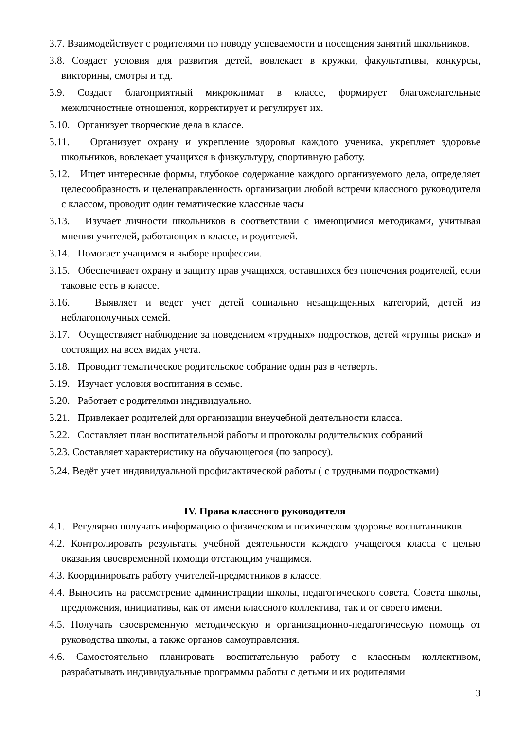3.7. Взаимодействует с родителями по поводу успеваемости и посещения занятий школьников.
3.8. Создает условия для развития детей, вовлекает в кружки, факультативы, конкурсы, викторины, смотры и т.д.
3.9. Создает благоприятный микроклимат в классе, формирует благожелательные межличностные отношения, корректирует и регулирует их.
3.10. Организует творческие дела в классе.
3.11. Организует охрану и укрепление здоровья каждого ученика, укрепляет здоровье школьников, вовлекает учащихся в физкультуру, спортивную работу.
3.12. Ищет интересные формы, глубокое содержание каждого организуемого дела, определяет целесообразность и целенаправленность организации любой встречи классного руководителя с классом, проводит один тематические классные часы
3.13. Изучает личности школьников в соответствии с имеющимися методиками, учитывая мнения учителей, работающих в классе, и родителей.
3.14. Помогает учащимся в выборе профессии.
3.15. Обеспечивает охрану и защиту прав учащихся, оставшихся без попечения родителей, если таковые есть в классе.
3.16. Выявляет и ведет учет детей социально незащищенных категорий, детей из неблагополучных семей.
3.17. Осуществляет наблюдение за поведением «трудных» подростков, детей «группы риска» и состоящих на всех видах учета.
3.18. Проводит тематическое родительское собрание один раз в четверть.
3.19. Изучает условия воспитания в семье.
3.20. Работает с родителями индивидуально.
3.21. Привлекает родителей для организации внеучебной деятельности класса.
3.22. Составляет план воспитательной работы и протоколы родительских собраний
3.23. Составляет характеристику на обучающегося (по запросу).
3.24. Ведёт учет индивидуальной профилактической работы ( с трудными подростками)
IV. Права классного руководителя
4.1. Регулярно получать информацию о физическом и психическом здоровье воспитанников.
4.2. Контролировать результаты учебной деятельности каждого учащегося класса с целью оказания своевременной помощи отстающим учащимся.
4.3. Координировать работу учителей-предметников в классе.
4.4. Выносить на рассмотрение администрации школы, педагогического совета, Совета школы, предложения, инициативы, как от имени классного коллектива, так и от своего имени.
4.5. Получать своевременную методическую и организационно-педагогическую помощь от руководства школы, а также органов самоуправления.
4.6. Самостоятельно планировать воспитательную работу с классным коллективом, разрабатывать индивидуальные программы работы с детьми и их родителями
3